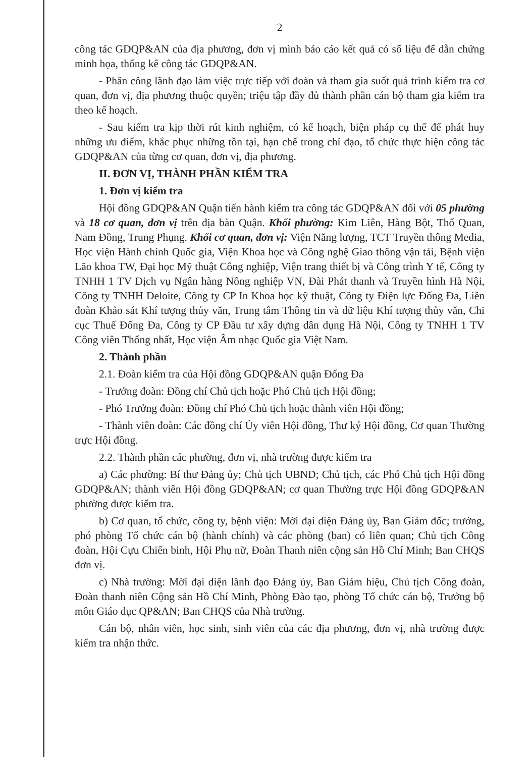2
công tác GDQP&AN của địa phương, đơn vị mình báo cáo kết quả có số liệu để dẫn chứng minh họa, thống kê công tác GDQP&AN.
- Phân công lãnh đạo làm việc trực tiếp với đoàn và tham gia suốt quá trình kiểm tra cơ quan, đơn vị, địa phương thuộc quyền; triệu tập đầy đủ thành phần cán bộ tham gia kiểm tra theo kế hoạch.
- Sau kiểm tra kịp thời rút kinh nghiệm, có kế hoạch, biện pháp cụ thể để phát huy những ưu điểm, khắc phục những tồn tại, hạn chế trong chỉ đạo, tổ chức thực hiện công tác GDQP&AN của từng cơ quan, đơn vị, địa phương.
II. ĐƠN VỊ, THÀNH PHẦN KIỂM TRA
1. Đơn vị kiểm tra
Hội đồng GDQP&AN Quận tiến hành kiểm tra công tác GDQP&AN đối với 05 phường và 18 cơ quan, đơn vị trên địa bàn Quận. Khối phường: Kim Liên, Hàng Bột, Thổ Quan, Nam Đồng, Trung Phụng. Khối cơ quan, đơn vị: Viện Năng lượng, TCT Truyền thông Media, Học viện Hành chính Quốc gia, Viện Khoa học và Công nghệ Giao thông vận tải, Bệnh viện Lão khoa TW, Đại học Mỹ thuật Công nghiệp, Viện trang thiết bị và Công trình Y tế, Công ty TNHH 1 TV Dịch vụ Ngân hàng Nông nghiệp VN, Đài Phát thanh và Truyền hình Hà Nội, Công ty TNHH Deloite, Công ty CP In Khoa học kỹ thuật, Công ty Điện lực Đống Đa, Liên đoàn Khảo sát Khí tượng thủy văn, Trung tâm Thông tin và dữ liệu Khí tượng thủy văn, Chi cục Thuế Đống Đa, Công ty CP Đầu tư xây dựng dân dụng Hà Nội, Công ty TNHH 1 TV Công viên Thống nhất, Học viện Âm nhạc Quốc gia Việt Nam.
2. Thành phần
2.1. Đoàn kiểm tra của Hội đồng GDQP&AN quận Đống Đa
- Trưởng đoàn: Đồng chí Chủ tịch hoặc Phó Chủ tịch Hội đồng;
- Phó Trưởng đoàn: Đồng chí Phó Chủ tịch hoặc thành viên Hội đồng;
- Thành viên đoàn: Các đồng chí Ủy viên Hội đồng, Thư ký Hội đồng, Cơ quan Thường trực Hội đồng.
2.2. Thành phần các phường, đơn vị, nhà trường được kiểm tra
a) Các phường: Bí thư Đảng ủy; Chủ tịch UBND; Chủ tịch, các Phó Chủ tịch Hội đồng GDQP&AN; thành viên Hội đồng GDQP&AN; cơ quan Thường trực Hội đồng GDQP&AN phường được kiểm tra.
b) Cơ quan, tổ chức, công ty, bệnh viện: Mời đại diện Đảng ủy, Ban Giám đốc; trưởng, phó phòng Tổ chức cán bộ (hành chính) và các phòng (ban) có liên quan; Chủ tịch Công đoàn, Hội Cựu Chiến binh, Hội Phụ nữ, Đoàn Thanh niên cộng sản Hồ Chí Minh; Ban CHQS đơn vị.
c) Nhà trường: Mời đại diện lãnh đạo Đảng ủy, Ban Giám hiệu, Chủ tịch Công đoàn, Đoàn thanh niên Cộng sản Hồ Chí Minh, Phòng Đào tạo, phòng Tổ chức cán bộ, Trưởng bộ môn Giáo dục QP&AN; Ban CHQS của Nhà trường.
Cán bộ, nhân viên, học sinh, sinh viên của các địa phương, đơn vị, nhà trường được kiểm tra nhận thức.